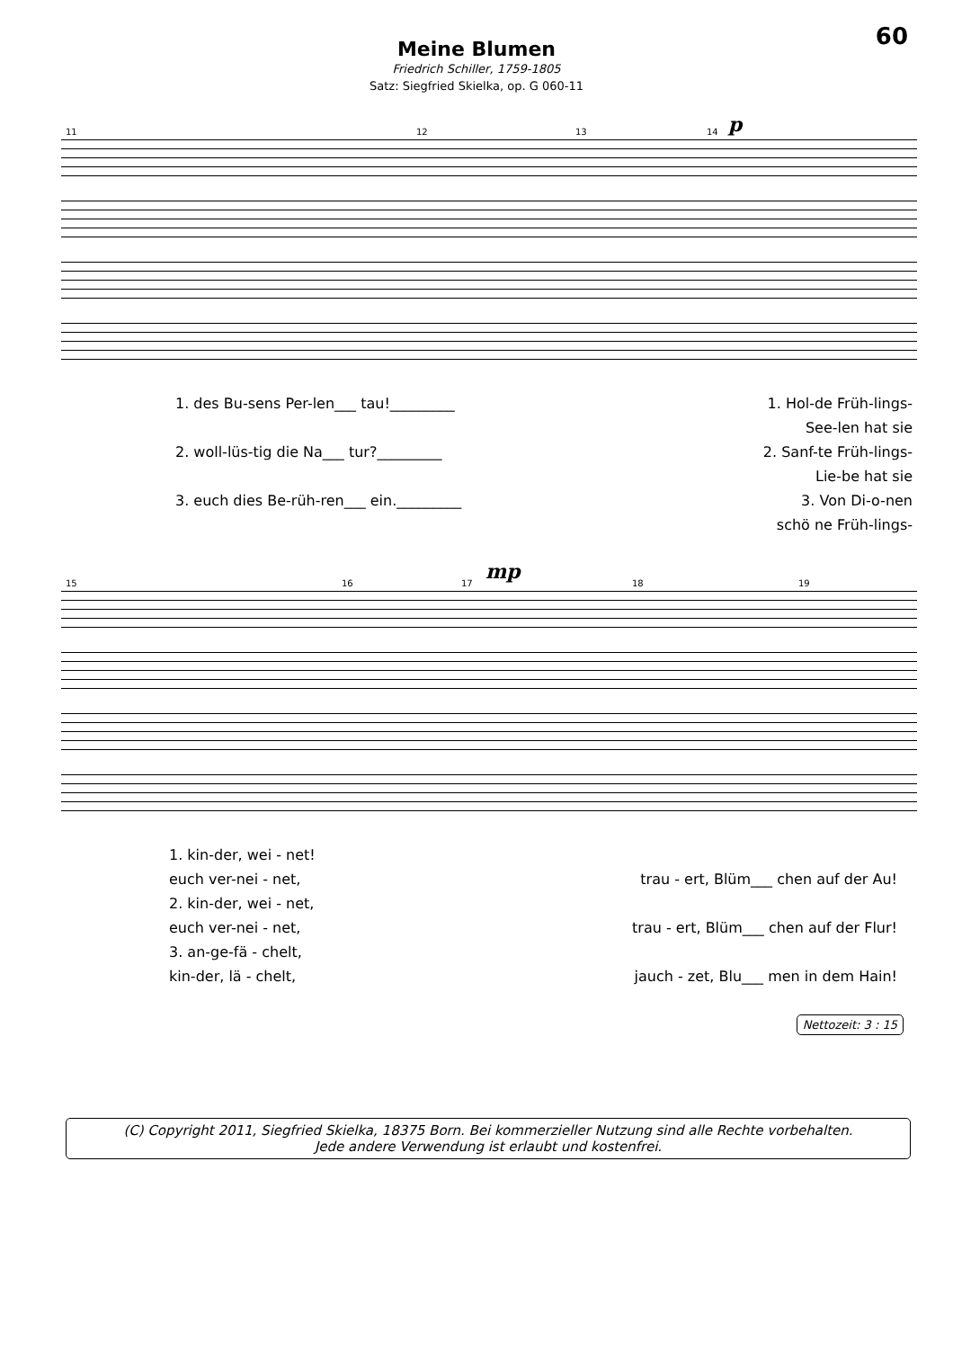60
Meine Blumen
Friedrich Schiller, 1759-1805
Satz: Siegfried Skielka, op. G 060-11
p
11 12 13 14
1. des Bu-sens Per-len___ tau!_________ 1. Hol-de Früh-lings-
See-len hat sie
2. woll-lüs-tig die Na___ tur?_________ 2. Sanf-te Früh-lings-
Lie-be hat sie
3. euch dies Be-rüh-ren___ ein._________ 3. Von Di-o-nen
schö ne Früh-lings-
mp
15 16 17 18 19
1. kin-der, wei - net!
euch ver-nei - net, trau - ert, Blüm___ chen auf der Au!
2. kin-der, wei - net,
euch ver-nei - net, trau - ert, Blüm___ chen auf der Flur!
3. an-ge-fä - chelt,
kin-der, lä - chelt, jauch - zet, Blu___ men in dem Hain!
Nettozeit: 3 : 15
(C) Copyright 2011, Siegfried Skielka, 18375 Born. Bei kommerzieller Nutzung sind alle Rechte vorbehalten.
Jede andere Verwendung ist erlaubt und kostenfrei.